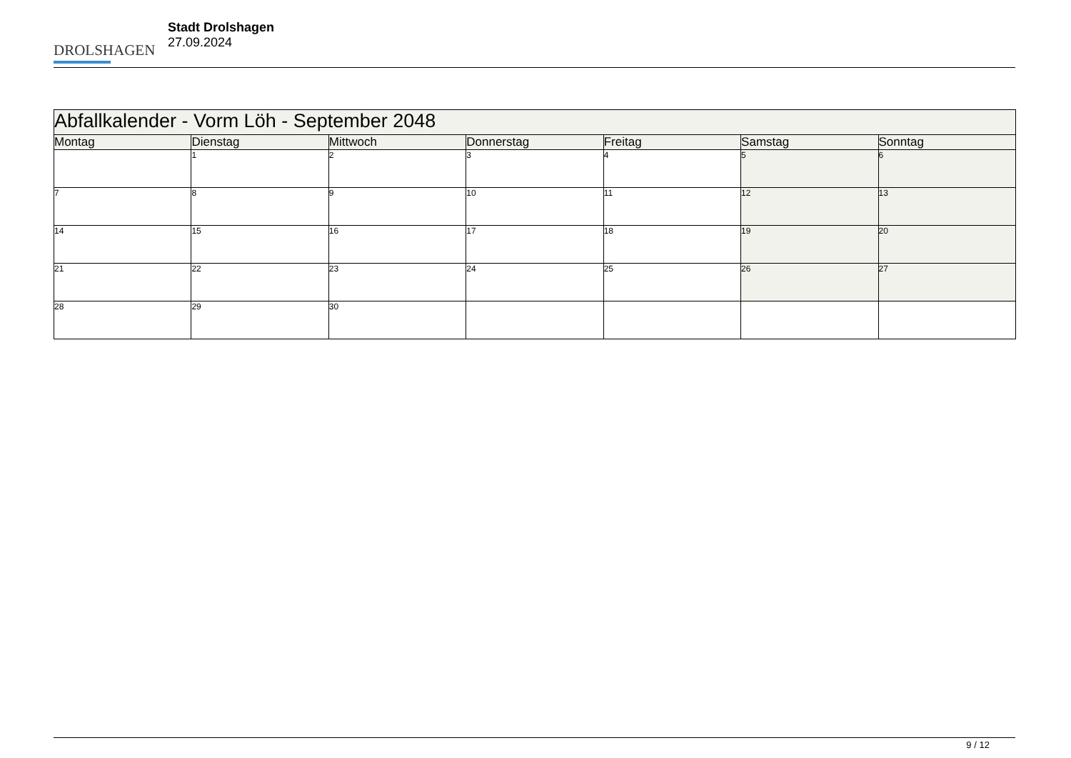DROLSHAGEN
Stadt Drolshagen
27.09.2024
| Abfallkalender - Vorm Löh - September 2048 | | | | | | |
| --- | --- | --- | --- | --- | --- | --- |
| Montag | Dienstag | Mittwoch | Donnerstag | Freitag | Samstag | Sonntag |
| | 1 | 2 | 3 | 4 | 5 | 6 |
| 7 | 8 | 9 | 10 | 11 | 12 | 13 |
| 14 | 15 | 16 | 17 | 18 | 19 | 20 |
| 21 | 22 | 23 | 24 | 25 | 26 | 27 |
| 28 | 29 | 30 | | | | |
9 / 12